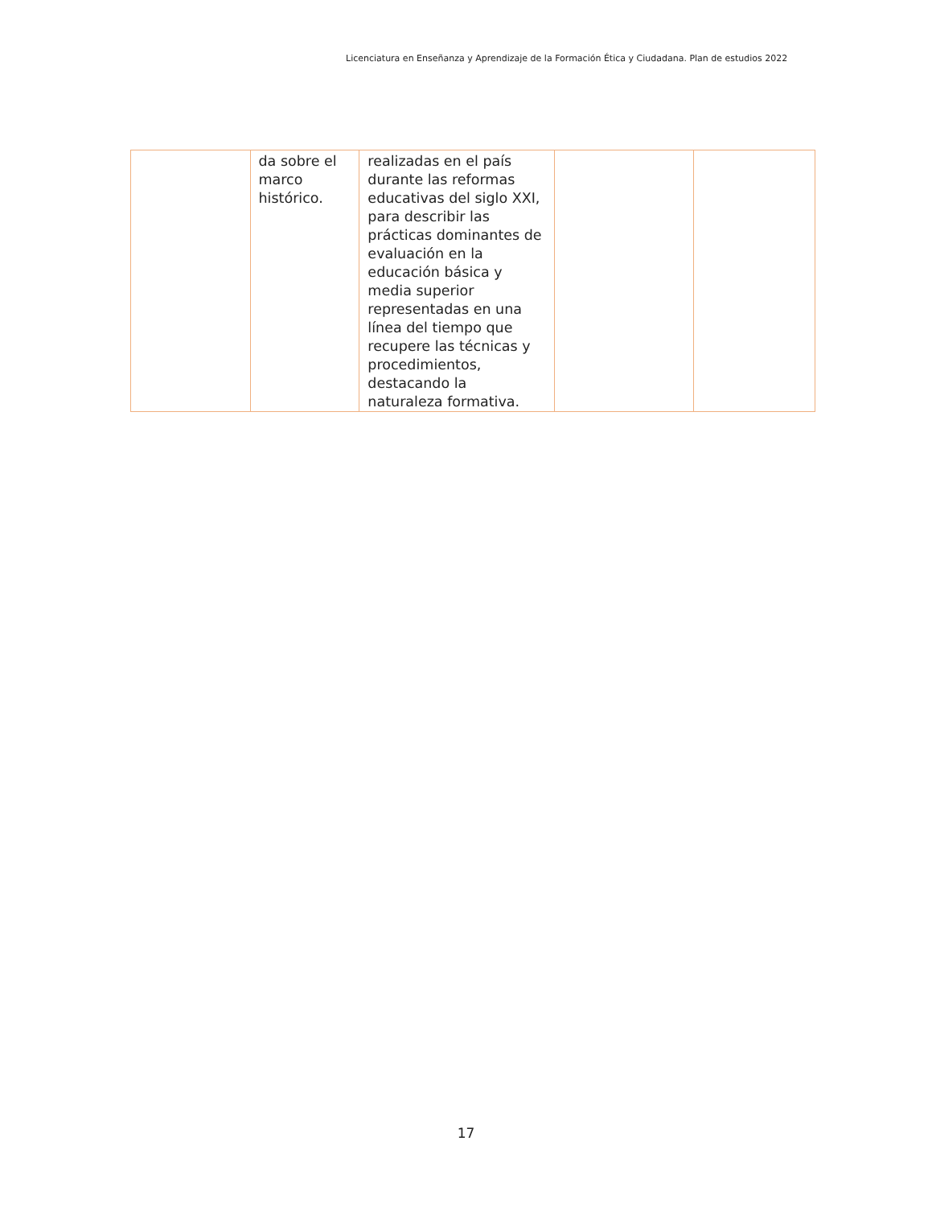Licenciatura en Enseñanza y Aprendizaje de la Formación Ética y Ciudadana. Plan de estudios 2022
| | da sobre el marco histórico. | realizadas en el país durante las reformas educativas del siglo XXI, para describir las prácticas dominantes de evaluación en la educación básica y media superior representadas en una línea del tiempo que recupere las técnicas y procedimientos, destacando la naturaleza formativa. | | |
17